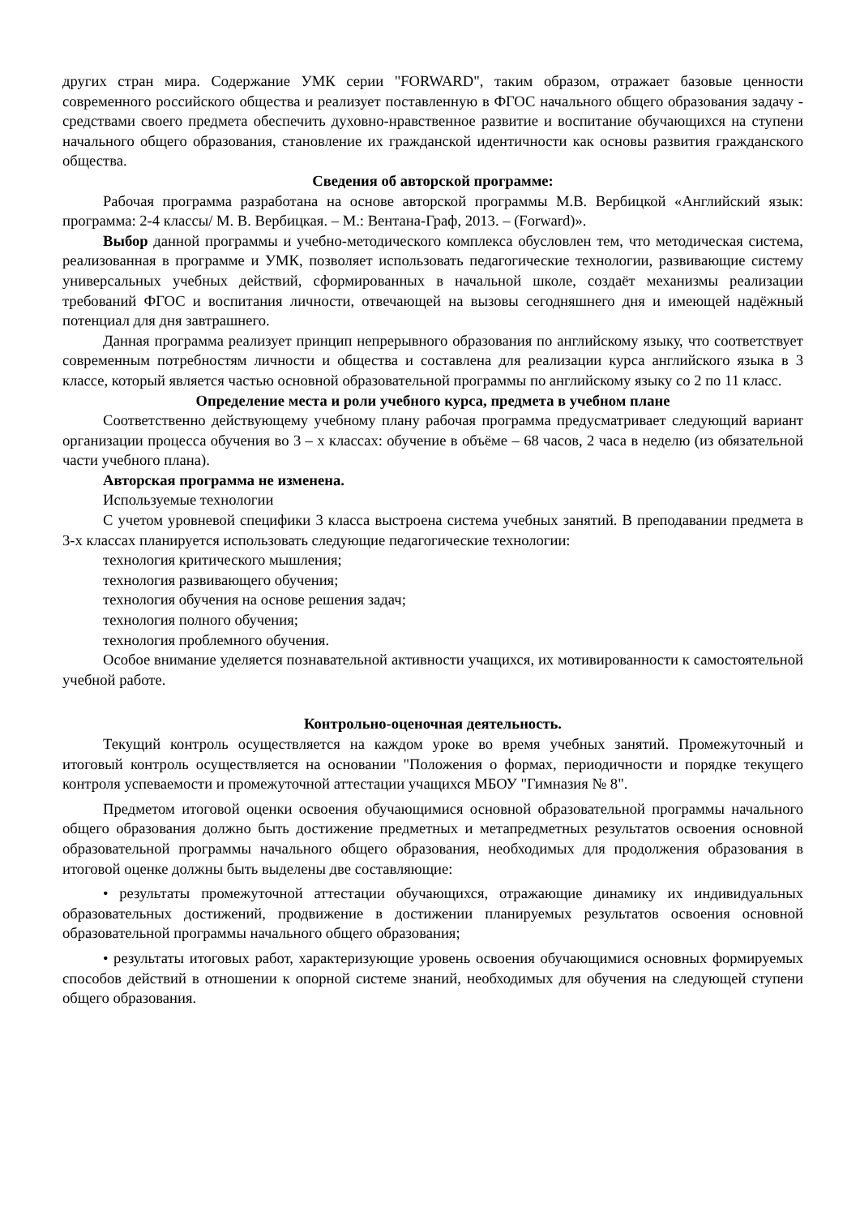других стран мира. Содержание УМК серии "FORWARD", таким образом, отражает базовые ценности современного российского общества и реализует поставленную в ФГОС начального общего образования задачу - средствами своего предмета обеспечить духовно-нравственное развитие и воспитание обучающихся на ступени начального общего образования, становление их гражданской идентичности как основы развития гражданского общества.
Сведения об авторской программе:
Рабочая программа разработана на основе авторской программы М.В. Вербицкой «Английский язык: программа: 2-4 классы/ М. В. Вербицкая. – М.: Вентана-Граф, 2013. – (Forward)».
Выбор данной программы и учебно-методического комплекса обусловлен тем, что методическая система, реализованная в программе и УМК, позволяет использовать педагогические технологии, развивающие систему универсальных учебных действий, сформированных в начальной школе, создаёт механизмы реализации требований ФГОС и воспитания личности, отвечающей на вызовы сегодняшнего дня и имеющей надёжный потенциал для дня завтрашнего.
Данная программа реализует принцип непрерывного образования по английскому языку, что соответствует современным потребностям личности и общества и составлена для реализации курса английского языка в 3 классе, который является частью основной образовательной программы по английскому языку со 2 по 11 класс.
Определение места и роли учебного курса, предмета в учебном плане
Соответственно действующему учебному плану рабочая программа предусматривает следующий вариант организации процесса обучения во 3 – х классах: обучение в объёме – 68 часов, 2 часа в неделю (из обязательной части учебного плана).
Авторская программа не изменена.
Используемые технологии
С учетом уровневой специфики 3 класса выстроена система учебных занятий. В преподавании предмета в 3-х классах планируется использовать следующие педагогические технологии:
технология критического мышления;
технология развивающего обучения;
технология обучения на основе решения задач;
технология полного обучения;
технология проблемного обучения.
Особое внимание уделяется познавательной активности учащихся, их мотивированности к самостоятельной учебной работе.
Контрольно-оценочная деятельность.
Текущий контроль осуществляется на каждом уроке во время учебных занятий. Промежуточный и итоговый контроль осуществляется на основании "Положения о формах, периодичности и порядке текущего контроля успеваемости и промежуточной аттестации учащихся МБОУ "Гимназия № 8".
Предметом итоговой оценки освоения обучающимися основной образовательной программы начального общего образования должно быть достижение предметных и метапредметных результатов освоения основной образовательной программы начального общего образования, необходимых для продолжения образования в итоговой оценке должны быть выделены две составляющие:
• результаты промежуточной аттестации обучающихся, отражающие динамику их индивидуальных образовательных достижений, продвижение в достижении планируемых результатов освоения основной образовательной программы начального общего образования;
• результаты итоговых работ, характеризующие уровень освоения обучающимися основных формируемых способов действий в отношении к опорной системе знаний, необходимых для обучения на следующей ступени общего образования.